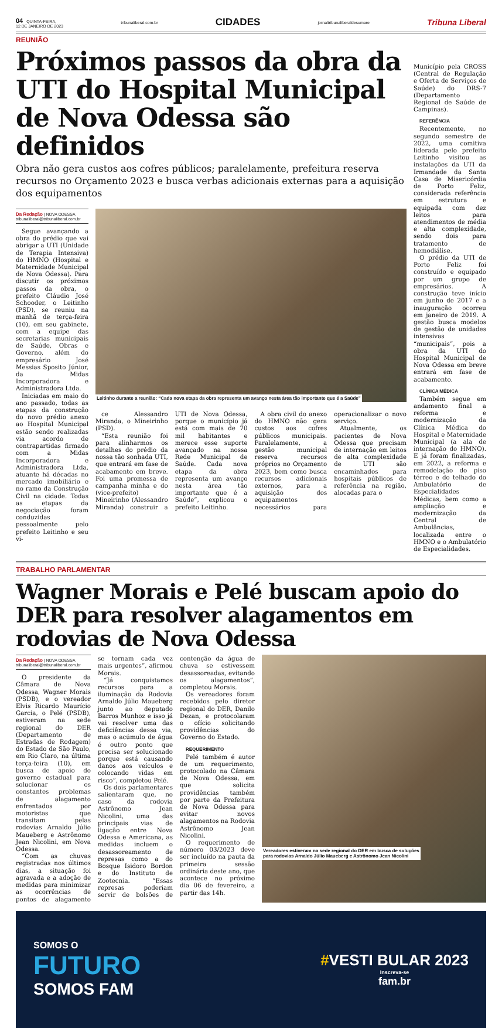04 QUINTA-FEIRA,
12 DE JANEIRO DE 2023
tribunaliberal.com.br
CIDADES
jornaltribunaliberaldesumare
Tribuna Liberal
REUNIÃO
Próximos passos da obra da UTI do Hospital Municipal de Nova Odessa são definidos
Obra não gera custos aos cofres públicos; paralelamente, prefeitura reserva recursos no Orçamento 2023 e busca verbas adicionais externas para a aquisição dos equipamentos
Da Redação | NOVA ODESSA
tribunaliberal@tribunaliberal.com.br
Segue avançando a obra do prédio que vai abrigar a UTI (Unidade de Terapia Intensiva) do HMNO (Hospital e Maternidade Municipal de Nova Odessa). Para discutir os próximos passos da obra, o prefeito Cláudio José Schooder, o Leitinho (PSD), se reuniu na manhã de terça-feira (10), em seu gabinete, com a equipe das secretarias municipais de Saúde, Obras e Governo, além do empresário José Messias Sposito Júnior, da Midas Incorporadora e Administradora Ltda.
Iniciadas em maio do ano passado, todas as etapas da construção do novo prédio anexo ao Hospital Municipal estão sendo realizadas via acordo de contrapartidas firmado com a Midas Incorporadora e Administradora Ltda, atuante há décadas no mercado imobiliário e no ramo da Construção Civil na cidade. Todas as etapas da negociação foram conduzidas pessoalmente pelo prefeito Leitinho e seu vi-
Leitinho durante a reunião: “Cada nova etapa da obra representa um avanço nesta área tão importante que é a Saúde”
ce Alessandro Miranda, o Mineirinho (PSD).
“Esta reunião foi para alinharmos os detalhes do prédio da nossa tão sonhada UTI, que entrará em fase de acabamento em breve. Foi uma promessa de campanha minha e do (vice-prefeito) Mineirinho (Alessandro Miranda) construir a UTI de Nova Odessa, porque o município já está com mais de 70 mil habitantes e merece esse suporte avançado na nossa Rede Municipal de Saúde. Cada nova etapa da obra representa um avanço nesta área tão importante que é a Saúde”, explicou o prefeito Leitinho.
A obra civil do anexo do HMNO não gera custos aos cofres públicos municipais. Paralelamente, a gestão municipal reserva recursos próprios no Orçamento 2023, bem como busca recursos adicionais externos, para a aquisição dos equipamentos necessários para operacionalizar o novo serviço.
Atualmente, os pacientes de Nova Odessa que precisam de internação em leitos de alta complexidade de UTI são encaminhados para hospitais públicos de referência na região, alocadas para o
Município pela CROSS (Central de Regulação e Oferta de Serviços de Saúde) do DRS-7 (Departamento Regional de Saúde de Campinas).
REFERÊNCIA
Recentemente, no segundo semestre de 2022, uma comitiva liderada pelo prefeito Leitinho visitou as instalações da UTI da Irmandade da Santa Casa de Misericórdia de Porto Feliz, considerada referência em estrutura e equipada com dez leitos para atendimentos de média e alta complexidade, sendo dois para tratamento de hemodiálise.
O prédio da UTI de Porto Feliz foi construído e equipado por um grupo de empresários. A construção teve início em junho de 2017 e a inauguração ocorreu em janeiro de 2019. A gestão busca modelos de gestão de unidades intensivas “municipais”, pois a obra da UTI do Hospital Municipal de Nova Odessa em breve entrará em fase de acabamento.
CLÍNICA MÉDICA
Também segue em andamento final a reforma e modernização da Clínica Médica do Hospital e Maternidade Municipal (a ala de internação do HMNO). E já foram finalizadas, em 2022, a reforma e remodelação do piso térreo e do telhado do Ambulatório de Especialidades Médicas, bem como a ampliação e modernização da Central de Ambulâncias, localizada entre o HMNO e o Ambulatório de Especialidades.
TRABALHO PARLAMENTAR
Wagner Morais e Pelé buscam apoio do DER para resolver alagamentos em rodovias de Nova Odessa
Da Redação | NOVA ODESSA
tribunaliberal@tribunaliberal.com.br
O presidente da Câmara de Nova Odessa, Wagner Morais (PSDB), e o vereador Elvis Ricardo Maurício Garcia, o Pelé (PSDB), estiveram na sede regional do DER (Departamento de Estradas de Rodagem) do Estado de São Paulo, em Rio Claro, na última terça-feira (10), em busca de apoio do governo estadual para solucionar os constantes problemas de alagamento enfrentados por motoristas que transitam pelas rodovias Arnaldo Júlio Maueberg e Astrônomo Jean Nicolini, em Nova Odessa.
“Com as chuvas registradas nos últimos dias, a situação foi agravada e a adoção de medidas para minimizar as ocorrências de pontos de alagamento se tornam cada vez mais urgentes”, afirmou Morais.
“Já conquistamos recursos para a iluminação da Rodovia Arnaldo Júlio Maueberg junto ao deputado Barros Munhoz e isso já vai resolver uma das deficiências dessa via, mas o acúmulo de água é outro ponto que precisa ser solucionado porque está causando danos aos veículos e colocando vidas em risco”, completou Pelé.
Os dois parlamentares salientaram que, no caso da rodovia Astrônomo Jean Nicolini, uma das principais vias de ligação entre Nova Odessa e Americana, as medidas incluem o desassoreamento de represas como a do Bosque Isidoro Bordon e do Instituto de Zootecnia. “Essas represas poderiam servir de bolsões de contenção da água de chuva se estivessem desassoreadas, evitando os alagamentos”, completou Morais.
Os vereadores foram recebidos pelo diretor regional do DER, Danilo Dezan, e protocolaram o ofício solicitando providências do Governo do Estado.
REQUERIMENTO
Pelé também é autor de um requerimento, protocolado na Câmara de Nova Odessa, em que solicita providências também por parte da Prefeitura de Nova Odessa para evitar novos alagamentos na Rodovia Astrônomo Jean Nicolini.
O requerimento de número 03/2023 deve ser incluído na pauta da primeira sessão ordinária deste ano, que acontece no próximo dia 06 de fevereiro, a partir das 14h.
Vereadores estiveram na sede regional do DER em busca de soluções
para rodovias Arnaldo Júlio Maueberg e Astrônomo Jean Nicolini
SOMOS O
FUTURO
SOMOS FAM
#VESTI BULAR 2023
Inscreva-se
fam.br